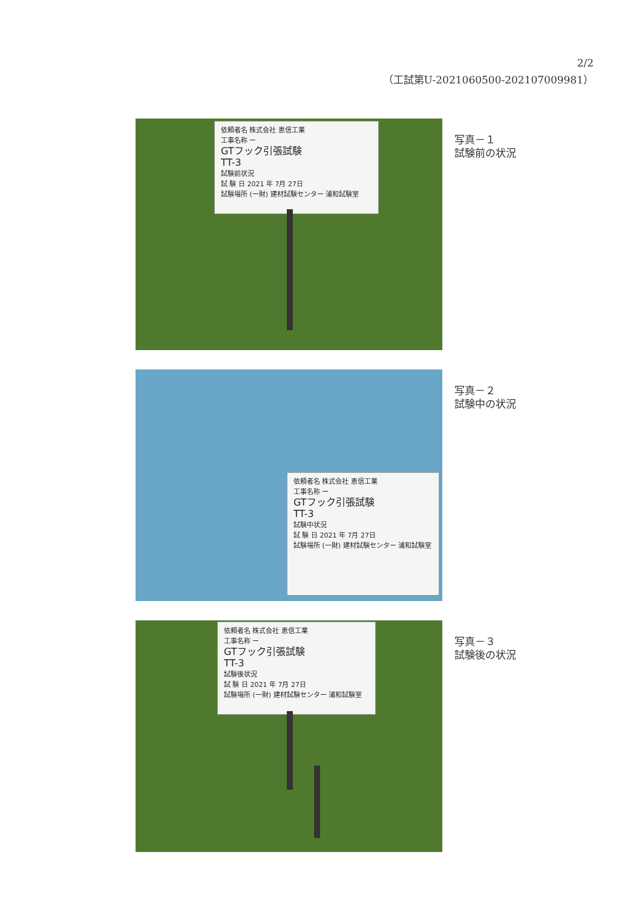2/2
（工試第U-2021060500-202107009981）
依頼者名 株式会社 恵信工業
工事名称 ー
GTフック引張試験
TT-3
試験前状況
試 験 日 2021 年 7月 27日
試験場所 (一財) 建材試験センター 浦和試験室
写真－１
試験前の状況
依頼者名 株式会社 恵信工業
工事名称 ー
GTフック引張試験
TT-3
試験中状況
試 験 日 2021 年 7月 27日
試験場所 (一財) 建材試験センター 浦和試験室
写真－２
試験中の状況
依頼者名 株式会社 恵信工業
工事名称 ー
GTフック引張試験
TT-3
試験後状況
試 験 日 2021 年 7月 27日
試験場所 (一財) 建材試験センター 浦和試験室
写真－３
試験後の状況